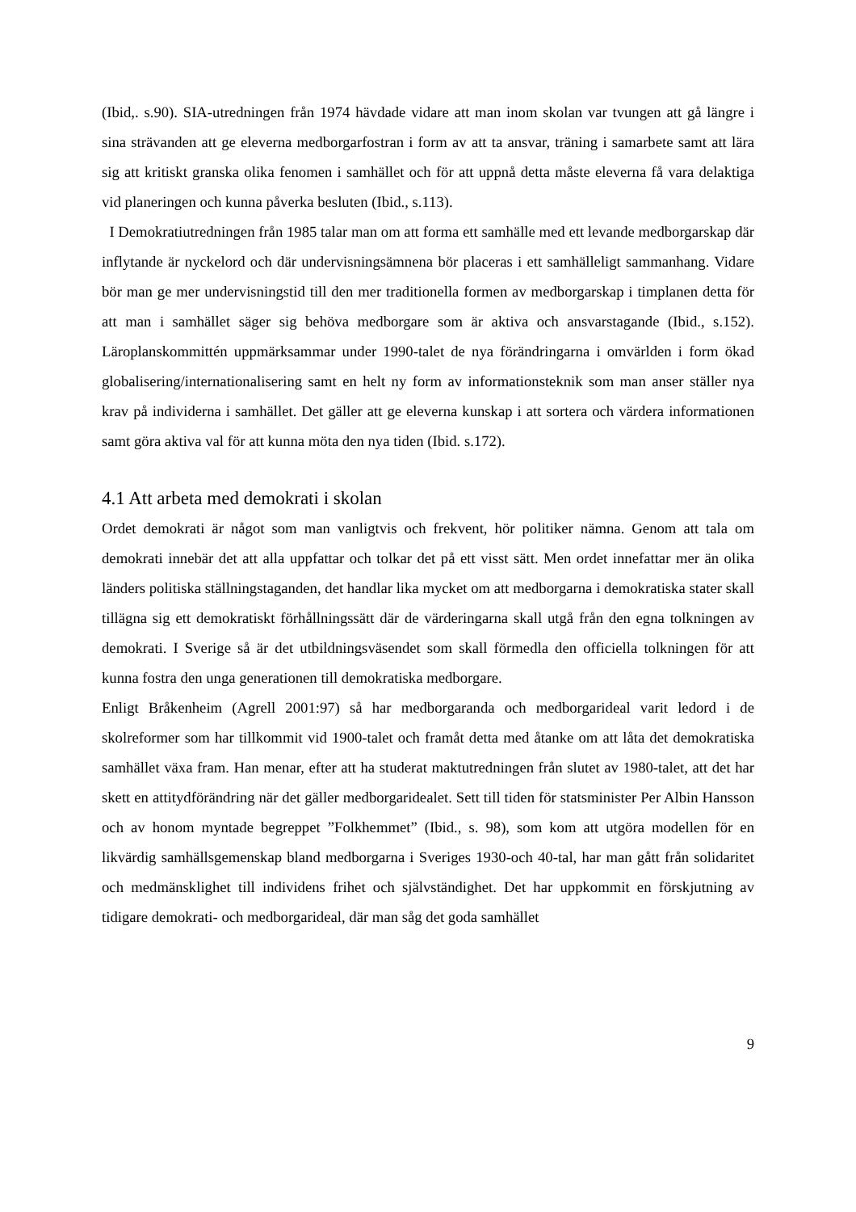(Ibid,. s.90). SIA-utredningen från 1974 hävdade vidare att man inom skolan var tvungen att gå längre i sina strävanden att ge eleverna medborgarfostran i form av att ta ansvar, träning i samarbete samt att lära sig att kritiskt granska olika fenomen i samhället och för att uppnå detta måste eleverna få vara delaktiga vid planeringen och kunna påverka besluten (Ibid., s.113).
I Demokratiutredningen från 1985 talar man om att forma ett samhälle med ett levande medborgarskap där inflytande är nyckelord och där undervisningsämnena bör placeras i ett samhälleligt sammanhang. Vidare bör man ge mer undervisningstid till den mer traditionella formen av medborgarskap i timplanen detta för att man i samhället säger sig behöva medborgare som är aktiva och ansvarstagande (Ibid., s.152). Läroplanskommittén uppmärksammar under 1990-talet de nya förändringarna i omvärlden i form ökad globalisering/internationalisering samt en helt ny form av informationsteknik som man anser ställer nya krav på individerna i samhället. Det gäller att ge eleverna kunskap i att sortera och värdera informationen samt göra aktiva val för att kunna möta den nya tiden (Ibid. s.172).
4.1 Att arbeta med demokrati i skolan
Ordet demokrati är något som man vanligtvis och frekvent, hör politiker nämna. Genom att tala om demokrati innebär det att alla uppfattar och tolkar det på ett visst sätt. Men ordet innefattar mer än olika länders politiska ställningstaganden, det handlar lika mycket om att medborgarna i demokratiska stater skall tillägna sig ett demokratiskt förhållningssätt där de värderingarna skall utgå från den egna tolkningen av demokrati. I Sverige så är det utbildningsväsendet som skall förmedla den officiella tolkningen för att kunna fostra den unga generationen till demokratiska medborgare.
Enligt Bråkenheim (Agrell 2001:97) så har medborgaranda och medborgarideal varit ledord i de skolreformer som har tillkommit vid 1900-talet och framåt detta med åtanke om att låta det demokratiska samhället växa fram. Han menar, efter att ha studerat maktutredningen från slutet av 1980-talet, att det har skett en attitydförändring när det gäller medborgaridealet. Sett till tiden för statsminister Per Albin Hansson och av honom myntade begreppet ”Folkhemmet” (Ibid., s. 98), som kom att utgöra modellen för en likvärdig samhällsgemenskap bland medborgarna i Sveriges 1930-och 40-tal, har man gått från solidaritet och medmänsklighet till individens frihet och självständighet. Det har uppkommit en förskjutning av tidigare demokrati- och medborgarideal, där man såg det goda samhället
9